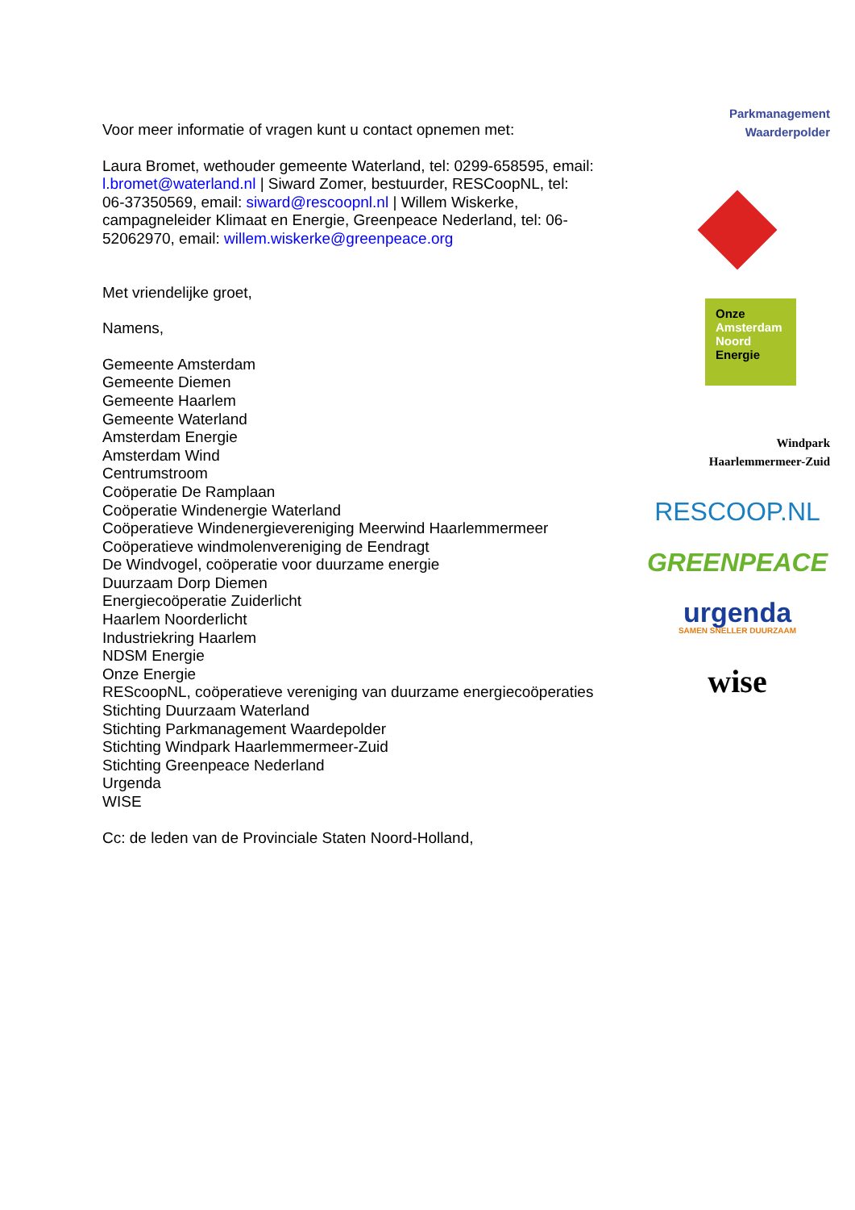Voor meer informatie of vragen kunt u contact opnemen met:
Laura Bromet, wethouder gemeente Waterland, tel: 0299-658595, email: l.bromet@waterland.nl | Siward Zomer, bestuurder, RESCoopNL, tel: 06-37350569, email: siward@rescoopnl.nl | Willem Wiskerke, campagneleider Klimaat en Energie, Greenpeace Nederland, tel: 06-52062970, email: willem.wiskerke@greenpeace.org
Met vriendelijke groet,
Namens,
Gemeente Amsterdam
Gemeente Diemen
Gemeente Haarlem
Gemeente Waterland
Amsterdam Energie
Amsterdam Wind
Centrumstroom
Coöperatie De Ramplaan
Coöperatie Windenergie Waterland
Coöperatieve Windenergievereniging Meerwind Haarlemmermeer
Coöperatieve windmolenvereniging de Eendragt
De Windvogel, coöperatie voor duurzame energie
Duurzaam Dorp Diemen
Energiecoöperatie Zuiderlicht
Haarlem Noorderlicht
Industriekring Haarlem
NDSM Energie
Onze Energie
REScoopNL, coöperatieve vereniging van duurzame energiecoöperaties
Stichting Duurzaam Waterland
Stichting Parkmanagement Waardepolder
Stichting Windpark Haarlemmermeer-Zuid
Stichting Greenpeace Nederland
Urgenda
WISE
Cc: de leden van de Provinciale Staten Noord-Holland,
Parkmanagement
Waarderpolder
Onze
Amsterdam
Noord
Energie
Windpark
Haarlemmermeer-Zuid
RESCOOP.NL
GREENPEACE
urgenda
SAMEN SNELLER DUURZAAM
wise